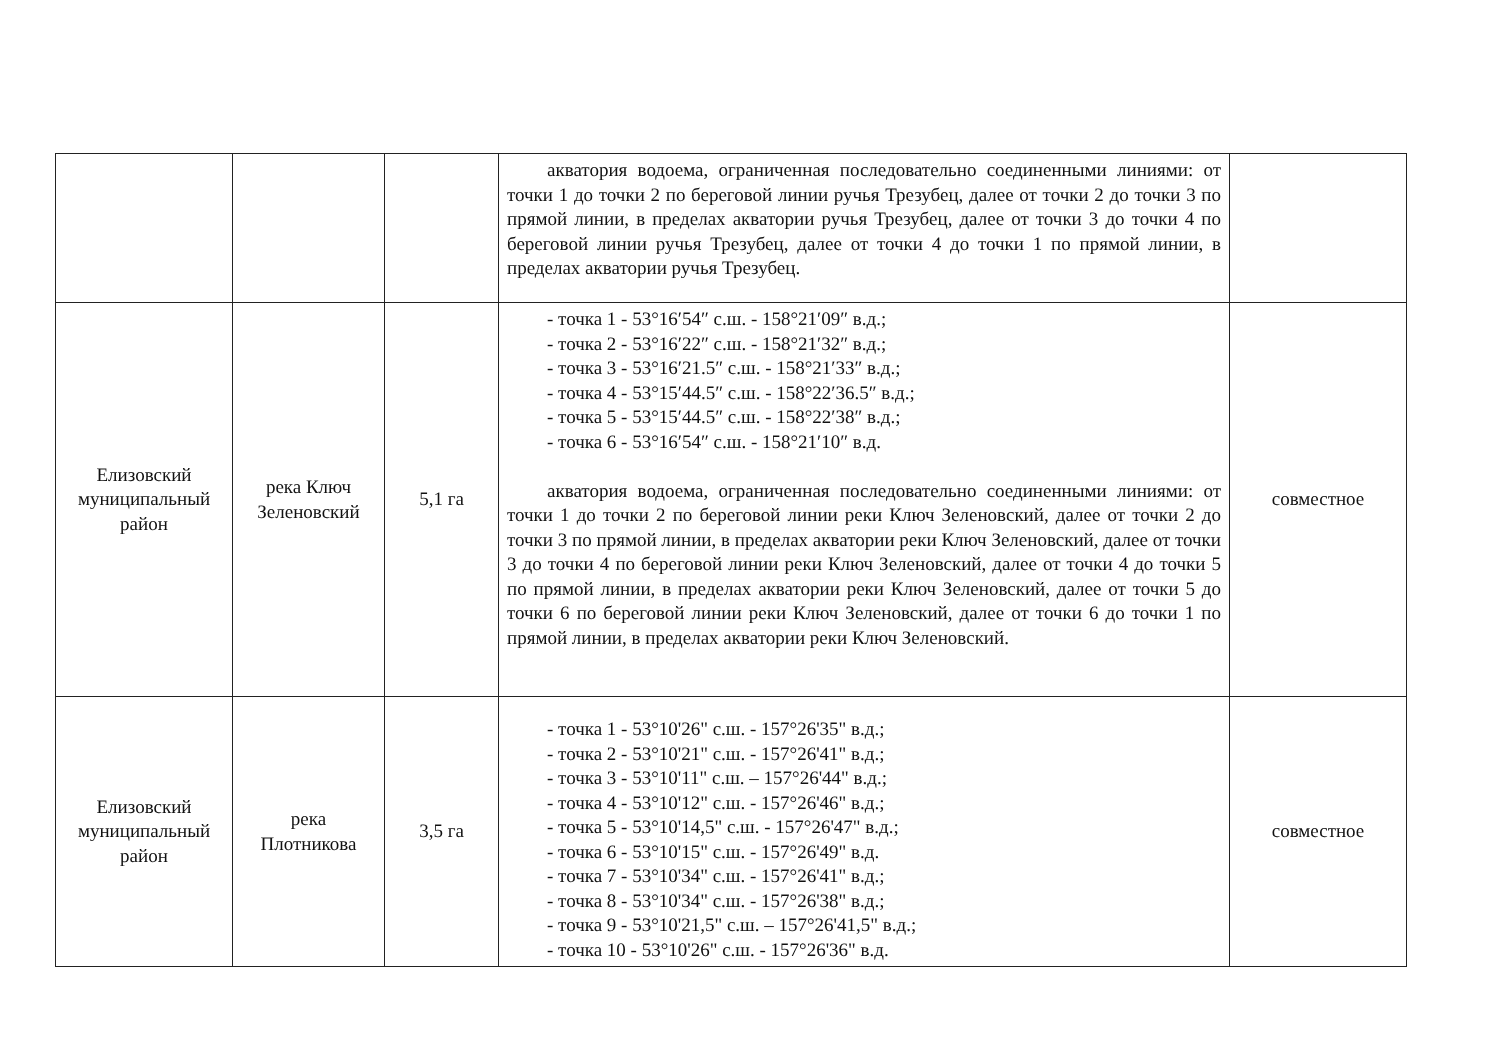| | | | акватория водоема, ограниченная последовательно соединенными линиями: от точки 1 до точки 2 по береговой линии ручья Трезубец, далее от точки 2 до точки 3 по прямой линии, в пределах акватории ручья Трезубец, далее от точки 3 до точки 4 по береговой линии ручья Трезубец, далее от точки 4 до точки 1 по прямой линии, в пределах акватории ручья Трезубец. | |
| Елизовский муниципальный район | река Ключ Зеленовский | 5,1 га | - точка 1 - 53°16′54″ с.ш. - 158°21′09″ в.д.; - точка 2 - 53°16′22″ с.ш. - 158°21′32″ в.д.; - точка 3 - 53°16′21.5″ с.ш. - 158°21′33″ в.д.; - точка 4 - 53°15′44.5″ с.ш. - 158°22′36.5″ в.д.; - точка 5 - 53°15′44.5″ с.ш. - 158°22′38″ в.д.; - точка 6 - 53°16′54″ с.ш. - 158°21′10″ в.д. акватория водоема, ограниченная последовательно соединенными линиями: от точки 1 до точки 2 по береговой линии реки Ключ Зеленовский, далее от точки 2 до точки 3 по прямой линии, в пределах акватории реки Ключ Зеленовский, далее от точки 3 до точки 4 по береговой линии реки Ключ Зеленовский, далее от точки 4 до точки 5 по прямой линии, в пределах акватории реки Ключ Зеленовский, далее от точки 5 до точки 6 по береговой линии реки Ключ Зеленовский, далее от точки 6 до точки 1 по прямой линии, в пределах акватории реки Ключ Зеленовский. | совместное |
| Елизовский муниципальный район | река Плотникова | 3,5 га | - точка 1 - 53°10'26" с.ш. - 157°26'35" в.д.; - точка 2 - 53°10'21" с.ш. - 157°26'41" в.д.; - точка 3 - 53°10'11" с.ш. – 157°26'44" в.д.; - точка 4 - 53°10'12" с.ш. - 157°26'46" в.д.; - точка 5 - 53°10'14,5" с.ш. - 157°26'47" в.д.; - точка 6 - 53°10'15" с.ш. - 157°26'49" в.д. - точка 7 - 53°10'34" с.ш. - 157°26'41" в.д.; - точка 8 - 53°10'34" с.ш. - 157°26'38" в.д.; - точка 9 - 53°10'21,5" с.ш. – 157°26'41,5" в.д.; - точка 10 - 53°10'26" с.ш. - 157°26'36" в.д. | совместное |